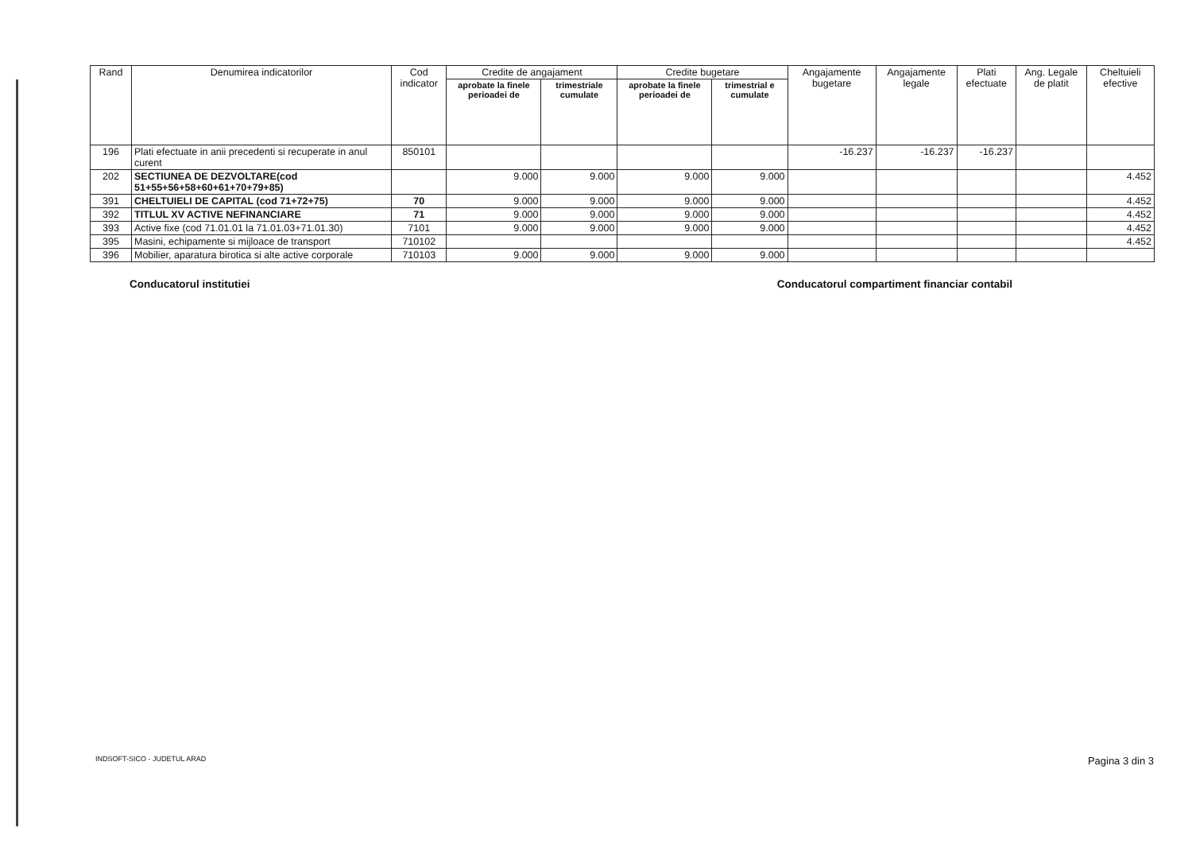| Rand | Denumirea indicatorilor | Cod indicator | Credite de angajament | | Credite bugetare | | Angajamente bugetare | Angajamente legale | Plati efectuate | Ang. Legale de platit | Cheltuieli efective |
| --- | --- | --- | --- | --- | --- | --- | --- | --- | --- | --- | --- |
| | | | aprobate la finele perioadei de | trimestriale cumulate | aprobate la finele perioadei de | trimestrial e cumulate | | | | | |
| 196 | Plati efectuate in anii precedenti si recuperate in anul curent | 850101 | | | | | -16.237 | -16.237 | -16.237 | | |
| 202 | SECTIUNEA DE DEZVOLTARE(cod 51+55+56+58+60+61+70+79+85) | | 9.000 | 9.000 | 9.000 | 9.000 | | | | | 4.452 |
| 391 | CHELTUIELI DE CAPITAL (cod 71+72+75) | 70 | 9.000 | 9.000 | 9.000 | 9.000 | | | | | 4.452 |
| 392 | TITLUL XV ACTIVE NEFINANCIARE | 71 | 9.000 | 9.000 | 9.000 | 9.000 | | | | | 4.452 |
| 393 | Active fixe (cod 71.01.01 la 71.01.03+71.01.30) | 7101 | 9.000 | 9.000 | 9.000 | 9.000 | | | | | 4.452 |
| 395 | Masini, echipamente si mijloace de transport | 710102 | | | | | | | | | 4.452 |
| 396 | Mobilier, aparatura birotica si alte active corporale | 710103 | 9.000 | 9.000 | 9.000 | 9.000 | | | | | |
Conducatorul institutiei Conducatorul compartiment financiar contabil
INDSOFT-SICO - JUDETUL ARAD Pagina 3 din 3